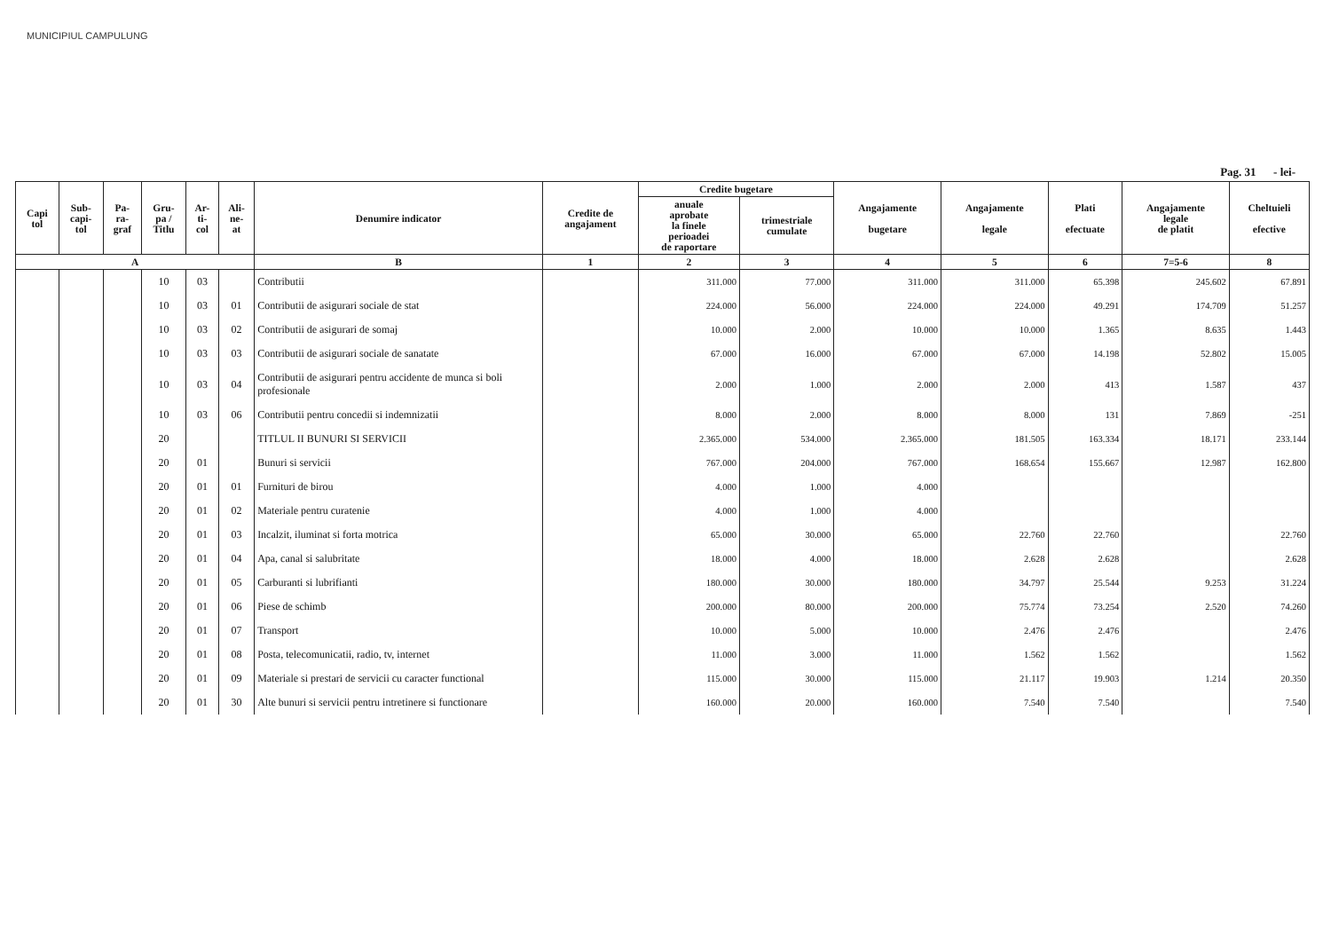MUNICIPIUL CAMPULUNG
Pag. 31 - lei-
| Capi tol | Sub- capi- tol | Pa- ra- graf | Gru- pa / Titlu | Ar- ti- col | Ali- ne- at | Denumire indicator | Credite de angajament | Credite bugetare | | Angajamente bugetare | Angajamente legale | Plati efectuate | Angajamente legale de platit | Cheltuieli efective |
| --- | --- | --- | --- | --- | --- | --- | --- | --- | --- | --- | --- | --- | --- | --- |
| | | | | | | | | anuale aprobate la finele perioadei de raportare | trimestriale cumulate | | | | | |
| A | | | | | | B | 1 | 2 | 3 | 4 | 5 | 6 | 7=5-6 | 8 |
| | | | 10 | 03 | | Contributii | | 311.000 | 77.000 | 311.000 | 311.000 | 65.398 | 245.602 | 67.891 |
| | | | 10 | 03 | 01 | Contributii de asigurari sociale de stat | | 224.000 | 56.000 | 224.000 | 224.000 | 49.291 | 174.709 | 51.257 |
| | | | 10 | 03 | 02 | Contributii de asigurari de somaj | | 10.000 | 2.000 | 10.000 | 10.000 | 1.365 | 8.635 | 1.443 |
| | | | 10 | 03 | 03 | Contributii de asigurari sociale de sanatate | | 67.000 | 16.000 | 67.000 | 67.000 | 14.198 | 52.802 | 15.005 |
| | | | 10 | 03 | 04 | Contributii de asigurari pentru accidente de munca si boli profesionale | | 2.000 | 1.000 | 2.000 | 2.000 | 413 | 1.587 | 437 |
| | | | 10 | 03 | 06 | Contributii pentru concedii si indemnizatii | | 8.000 | 2.000 | 8.000 | 8.000 | 131 | 7.869 | -251 |
| | | | 20 | | | TITLUL II BUNURI SI SERVICII | | 2.365.000 | 534.000 | 2.365.000 | 181.505 | 163.334 | 18.171 | 233.144 |
| | | | 20 | 01 | | Bunuri si servicii | | 767.000 | 204.000 | 767.000 | 168.654 | 155.667 | 12.987 | 162.800 |
| | | | 20 | 01 | 01 | Furnituri de birou | | 4.000 | 1.000 | 4.000 | | | | |
| | | | 20 | 01 | 02 | Materiale pentru curatenie | | 4.000 | 1.000 | 4.000 | | | | |
| | | | 20 | 01 | 03 | Incalzit, iluminat si forta motrica | | 65.000 | 30.000 | 65.000 | 22.760 | 22.760 | | 22.760 |
| | | | 20 | 01 | 04 | Apa, canal si salubritate | | 18.000 | 4.000 | 18.000 | 2.628 | 2.628 | | 2.628 |
| | | | 20 | 01 | 05 | Carburanti si lubrifianti | | 180.000 | 30.000 | 180.000 | 34.797 | 25.544 | 9.253 | 31.224 |
| | | | 20 | 01 | 06 | Piese de schimb | | 200.000 | 80.000 | 200.000 | 75.774 | 73.254 | 2.520 | 74.260 |
| | | | 20 | 01 | 07 | Transport | | 10.000 | 5.000 | 10.000 | 2.476 | 2.476 | | 2.476 |
| | | | 20 | 01 | 08 | Posta, telecomunicatii, radio, tv, internet | | 11.000 | 3.000 | 11.000 | 1.562 | 1.562 | | 1.562 |
| | | | 20 | 01 | 09 | Materiale si prestari de servicii cu caracter functional | | 115.000 | 30.000 | 115.000 | 21.117 | 19.903 | 1.214 | 20.350 |
| | | | 20 | 01 | 30 | Alte bunuri si servicii pentru intretinere si functionare | | 160.000 | 20.000 | 160.000 | 7.540 | 7.540 | | 7.540 |